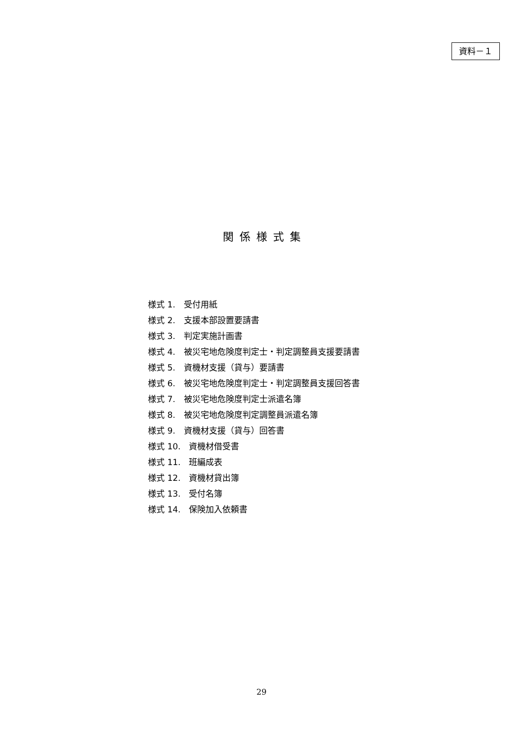資料－１
関係様式集
様式 1.　受付用紙
様式 2.　支援本部設置要請書
様式 3.　判定実施計画書
様式 4.　被災宅地危険度判定士・判定調整員支援要請書
様式 5.　資機材支援（貸与）要請書
様式 6.　被災宅地危険度判定士・判定調整員支援回答書
様式 7.　被災宅地危険度判定士派遣名簿
様式 8.　被災宅地危険度判定調整員派遣名簿
様式 9.　資機材支援（貸与）回答書
様式 10.　資機材借受書
様式 11.　班編成表
様式 12.　資機材貸出簿
様式 13.　受付名簿
様式 14.　保険加入依頼書
29